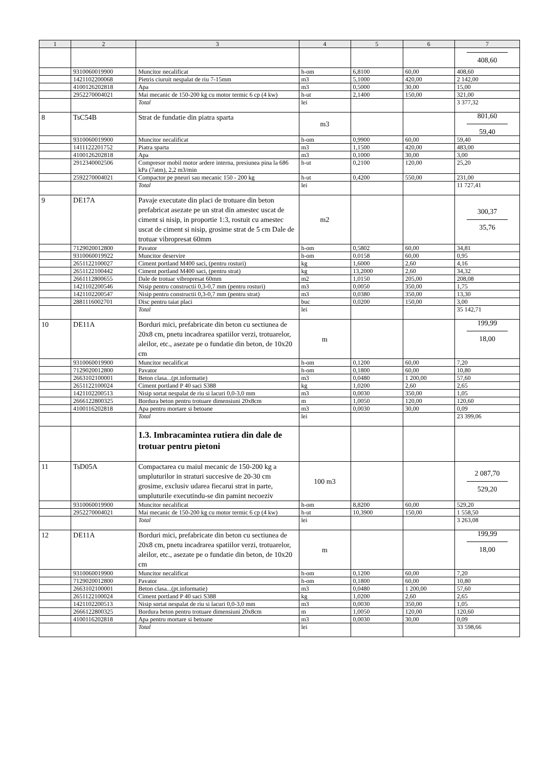| 1 | 2 | 3 | 4 | 5 | 6 | 7 |
| --- | --- | --- | --- | --- | --- | --- |
| | | | | | | 408,60 |
| | 9310060019900 | Muncitor necalificat | h-om | 6,8100 | 60,00 | 408,60 |
| | 1421102200068 | Pietris ciuruit nespalat de riu 7-15mm | m3 | 5,1000 | 420,00 | 2 142,00 |
| | 4100126202818 | Apa | m3 | 0,5000 | 30,00 | 15,00 |
| | 2952270004021 | Mai mecanic de 150-200 kg cu motor termic 6 cp (4 kw) | h-ut | 2,1400 | 150,00 | 321,00 |
| | | Total | lei | | | 3 377,32 |
| 8 | TsC54B | Strat de fundatie din piatra sparta | m3 | | | 801,60 59,40 |
| | 9310060019900 | Muncitor necalificat | h-om | 0,9900 | 60,00 | 59,40 |
| | 1411122201752 | Piatra sparta | m3 | 1,1500 | 420,00 | 483,00 |
| | 4100126202818 | Apa | m3 | 0,1000 | 30,00 | 3,00 |
| | 2912340002506 | Compresor mobil motor ardere interna, presiunea pina la 686 kPa (7atm), 2,2 m3/min | h-ut | 0,2100 | 120,00 | 25,20 |
| | 2592270004021 | Compactor pe pneuri sau mecanic 150 - 200 kg | h-ut | 0,4200 | 550,00 | 231,00 |
| | | Total | lei | | | 11 727,41 |
| 9 | DE17A | Pavaje executate din placi de trotuare din beton prefabricat asezate pe un strat din amestec uscat de ciment si nisip, in proportie 1:3, rostuit cu amestec uscat de ciment si nisip, grosime strat de 5 cm Dale de trotuar vibropresat 60mm | m2 | | | 300,37 35,76 |
| | 7129020012800 | Pavator | h-om | 0,5802 | 60,00 | 34,81 |
| | 9310060019922 | Muncitor deservire | h-om | 0,0158 | 60,00 | 0,95 |
| | 2651122100027 | Ciment portland M400 saci, (pentru rosturi) | kg | 1,6000 | 2,60 | 4,16 |
| | 2651122100442 | Ciment portland M400 saci, (pentru strat) | kg | 13,2000 | 2,60 | 34,32 |
| | 2661112800655 | Dale de trotuar vibropresat 60mm | m2 | 1,0150 | 205,00 | 208,08 |
| | 1421102200546 | Nisip pentru constructii 0,3-0,7 mm (pentru rosturi) | m3 | 0,0050 | 350,00 | 1,75 |
| | 1421102200547 | Nisip pentru constructii 0,3-0,7 mm (pentru strat) | m3 | 0,0380 | 350,00 | 13,30 |
| | 2881116002701 | Disc pentru taiat placi | buc | 0,0200 | 150,00 | 3,00 |
| | | Total | lei | | | 35 142,71 |
| 10 | DE11A | Borduri mici, prefabricate din beton cu sectiunea de 20x8 cm, pnetu incadrarea spatiilor verzi, trotuarelor, aleilor, etc., asezate pe o fundatie din beton, de 10x20 cm | m | | | 199,99 18,00 |
| | 9310060019900 | Muncitor necalificat | h-om | 0,1200 | 60,00 | 7,20 |
| | 7129020012800 | Pavator | h-om | 0,1800 | 60,00 | 10,80 |
| | 2663102100001 | Beton clasa...(pt.informatie) | m3 | 0,0480 | 1 200,00 | 57,60 |
| | 2651122100024 | Ciment portland P 40 saci S388 | kg | 1,0200 | 2,60 | 2,65 |
| | 1421102200513 | Nisip sortat nespalat de riu si lacuri 0,0-3,0 mm | m3 | 0,0030 | 350,00 | 1,05 |
| | 2666122800325 | Bordura beton pentru trotuare dimensiuni 20x8cm | m | 1,0050 | 120,00 | 120,60 |
| | 4100116202818 | Apa pentru mortare si betoane | m3 | 0,0030 | 30,00 | 0,09 |
| | | Total | lei | | | 23 399,06 |
| | | 1.3. Imbracamintea rutiera din dale de trotuar pentru pietoni | | | | |
| 11 | TsD05A | Compactarea cu maiul mecanic de 150-200 kg a umpluturilor in straturi succesive de 20-30 cm grosime, exclusiv udarea fiecarui strat in parte, umpluturile executindu-se din pamint necoeziv | 100 m3 | | | 2 087,70 529,20 |
| | 9310060019900 | Muncitor necalificat | h-om | 8,8200 | 60,00 | 529,20 |
| | 2952270004021 | Mai mecanic de 150-200 kg cu motor termic 6 cp (4 kw) | h-ut | 10,3900 | 150,00 | 1 558,50 |
| | | Total | lei | | | 3 263,08 |
| 12 | DE11A | Borduri mici, prefabricate din beton cu sectiunea de 20x8 cm, pnetu incadrarea spatiilor verzi, trotuarelor, aleilor, etc., asezate pe o fundatie din beton, de 10x20 cm | m | | | 199,99 18,00 |
| | 9310060019900 | Muncitor necalificat | h-om | 0,1200 | 60,00 | 7,20 |
| | 7129020012800 | Pavator | h-om | 0,1800 | 60,00 | 10,80 |
| | 2663102100001 | Beton clasa...(pt.informatie) | m3 | 0,0480 | 1 200,00 | 57,60 |
| | 2651122100024 | Ciment portland P 40 saci S388 | kg | 1,0200 | 2,60 | 2,65 |
| | 1421102200513 | Nisip sortat nespalat de riu si lacuri 0,0-3,0 mm | m3 | 0,0030 | 350,00 | 1,05 |
| | 2666122800325 | Bordura beton pentru trotuare dimensiuni 20x8cm | m | 1,0050 | 120,00 | 120,60 |
| | 4100116202818 | Apa pentru mortare si betoane | m3 | 0,0030 | 30,00 | 0,09 |
| | | Total | lei | | | 33 598,66 |